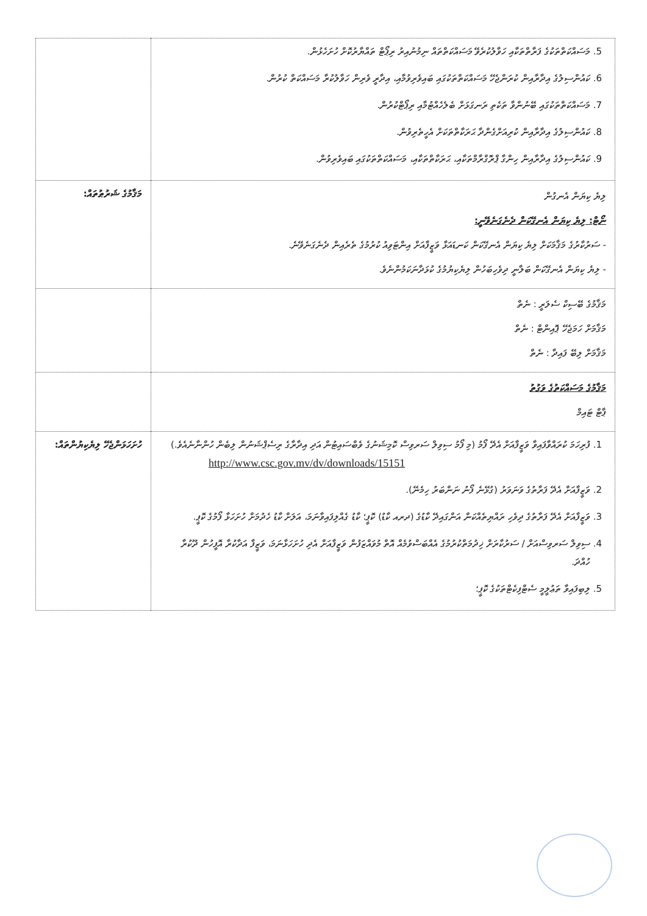| 5. މަސައްކަތްތަކުގެ ފަރާތްތަކާއި ހަވާލުކުރެވޭ މަސައްކަތްތައް ނިމުނުއިރު ރިޕޯޓް ތައްޔާރުކޮށް ހުށަހެޅުން. 6. ކައުންސިލުގެ އިދާރާއިން ކުރަންޖެހޭ މަސައްކަތްތަކުގައި ބައިވެރިވުމާއި، އިދާރީ ވެރިން ހަވާލުކުރާ މަސައްކަތް ކުރުން. 7. މަސައްކަތްތަކުގައި ބޭނުންވާ ތަކެތި ރަނގަޅަށް ބެލެހެއްޓުމާއި ރިޕޯޓްކުރުން. 8. ކައުންސިލުގެ އިދާރާއިން ކުރިއަށްގެންދާ ޙަރަކާތްތަކަށް އެހީތެރިވުން. 9. ކައުންސިލުގެ އިދާރާއިން ހިންގާ ޕްރޮގްރާމްތަކާއި، ޙަރަކާތްތަކާއި، މަސައްކަތްތަކުގައި ބައިވެރިވުން. | |
| ލިޔެ ކިޔަން އެނގުން ނޯޓް: ލިޔެ ކިޔަން އެނގޭކަން ދެނެގަނެވޭނީ: - ސަރުކާރުގެ މަޤާމަކަށް ލިޔެ ކިޔަން އެނގޭކަން ކަނޑައަޅާ ވަޒީފާއަށް އިންޓަވިއު ކުރުމުގެ ތެރެއިން ދެނެގަނެވޭނެ. - ލިޔެ ކިޔަން އެނގޭކަން ބަލާނީ ދިވެހިބަހުން ލިޔެކިޔުމުގެ ކުޅަދާނަކަމުންނެވެ. | މަޤާމުގެ ޝަރުޠުތައް: |
| މަޤާމުގެ ބޭސިކް ސެލަރީ : ނެތް މަޤާމަށް ހަމަޖެހޭ ޕޮއިންޓް : ނެތް މަޤާމަށް ލިބޭ ފައިދާ : ނެތް | |
| މަޤާމުގެ މަސައްކަތުގެ ވަގުތު ޕާޓް ޓައިމް | |
| 1. ފުރިހަމަ ކުރައްވާފައިވާ ވަޒީފާއަށް އެދޭ ފޯމު (މި ފޯމު ސިވިލް ސަރވިސް ކޮމިޝަނުގެ ވެބްސައިޓުން އަދި އިދާރާގެ ރިސެޕްޝަނުން ލިބެން ހުންނާނެއެވެ.) http://www.csc.gov.mv/dv/downloads/15151 2. ވަޒީފާއަށް އެދޭ ފަރާތުގެ ވަނަވަރު (ގުޅޭނެ ފޯނު ނަންބަރު ހިމެނޭ). 3. ވަޒީފާއަށް އެދޭ ފަރާތުގެ ދިވެހި ރައްޔިތެއްކަން އަންގައިދޭ ކާޑުގެ (ދރއ ކާޑު) ކޮޕީ؛ ކާޑު ގެއްލިފައިވާނަމަ، އަލަށް ކާޑު ހެދުމަށް ހުށަހަޅާ ފޯމުގެ ކޮޕީ. 4. ސިވިލް ސަރވިސްއަށް / ސަރުކާރަށް ޚިދުމަތްކުރުމުގެ އެއްބަސްވުމެއް އޮތް މުވައްޒަފުން ވަޒީފާއަށް އެދި ހުށަހަޅާނަމަ، ވަޒީފާ އަދާކުރާ އޮފީހުން ދޫކުރާ ހުއްދަ. 5. ލިބިފައިވާ ތަޢުލީމީ ސެޓްފިކެޓްތަކުގެ ކޮޕީ؛ | ހުށަހަޅަންޖެހޭ ލިޔެކިޔުންތައް: |